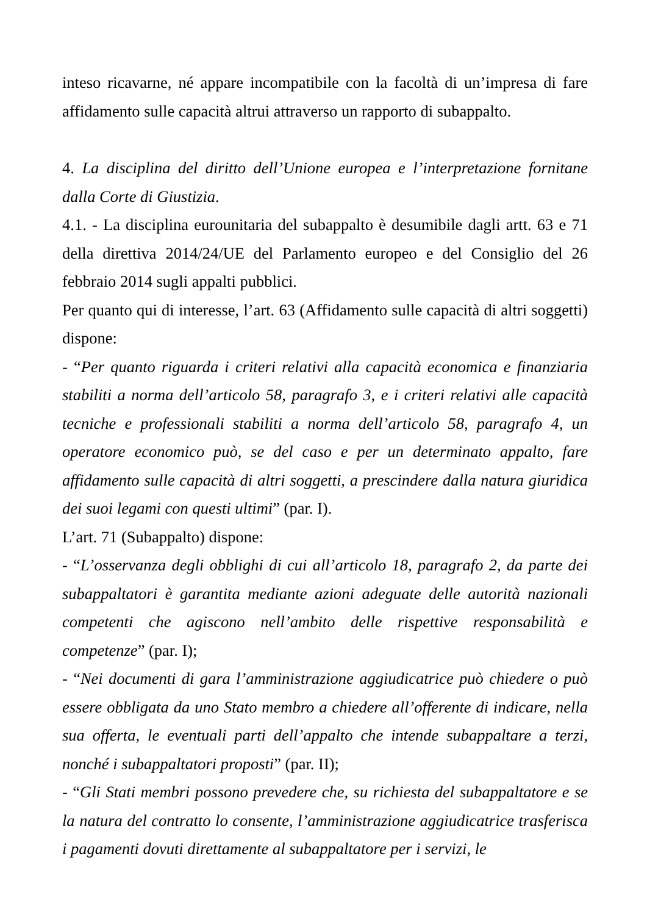inteso ricavarne, né appare incompatibile con la facoltà di un’impresa di fare affidamento sulle capacità altrui attraverso un rapporto di subappalto.
4. La disciplina del diritto dell’Unione europea e l’interpretazione fornitane dalla Corte di Giustizia.
4.1. - La disciplina eurounitaria del subappalto è desumibile dagli artt. 63 e 71 della direttiva 2014/24/UE del Parlamento europeo e del Consiglio del 26 febbraio 2014 sugli appalti pubblici.
Per quanto qui di interesse, l’art. 63 (Affidamento sulle capacità di altri soggetti) dispone:
- “Per quanto riguarda i criteri relativi alla capacità economica e finanziaria stabiliti a norma dell’articolo 58, paragrafo 3, e i criteri relativi alle capacità tecniche e professionali stabiliti a norma dell’articolo 58, paragrafo 4, un operatore economico può, se del caso e per un determinato appalto, fare affidamento sulle capacità di altri soggetti, a prescindere dalla natura giuridica dei suoi legami con questi ultimi” (par. I).
L’art. 71 (Subappalto) dispone:
- “L’osservanza degli obblighi di cui all’articolo 18, paragrafo 2, da parte dei subappaltatori è garantita mediante azioni adeguate delle autorità nazionali competenti che agiscono nell’ambito delle rispettive responsabilità e competenze” (par. I);
- “Nei documenti di gara l’amministrazione aggiudicatrice può chiedere o può essere obbligata da uno Stato membro a chiedere all’offerente di indicare, nella sua offerta, le eventuali parti dell’appalto che intende subappaltare a terzi, nonché i subappaltatori proposti” (par. II);
- “Gli Stati membri possono prevedere che, su richiesta del subappaltatore e se la natura del contratto lo consente, l’amministrazione aggiudicatrice trasferisca i pagamenti dovuti direttamente al subappaltatore per i servizi, le